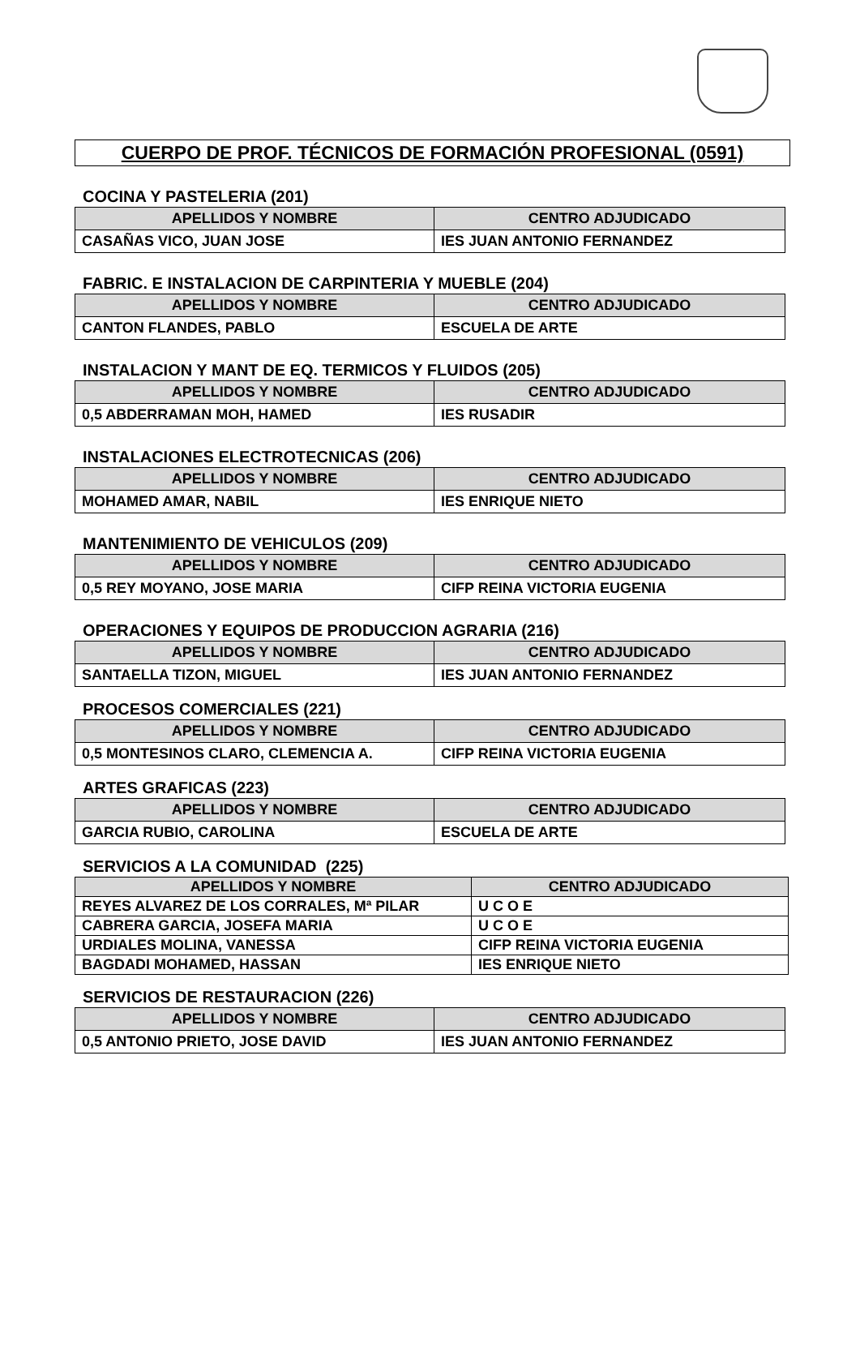CUERPO DE PROF. TÉCNICOS DE FORMACIÓN PROFESIONAL (0591)
COCINA Y PASTELERIA (201)
| APELLIDOS Y NOMBRE | CENTRO ADJUDICADO |
| --- | --- |
| CASAÑAS VICO, JUAN JOSE | IES JUAN ANTONIO FERNANDEZ |
FABRIC. E INSTALACION DE CARPINTERIA Y MUEBLE (204)
| APELLIDOS Y NOMBRE | CENTRO ADJUDICADO |
| --- | --- |
| CANTON FLANDES, PABLO | ESCUELA DE ARTE |
INSTALACION Y MANT DE EQ. TERMICOS Y FLUIDOS (205)
| APELLIDOS Y NOMBRE | CENTRO ADJUDICADO |
| --- | --- |
| 0,5 ABDERRAMAN MOH, HAMED | IES RUSADIR |
INSTALACIONES ELECTROTECNICAS (206)
| APELLIDOS Y NOMBRE | CENTRO ADJUDICADO |
| --- | --- |
| MOHAMED AMAR, NABIL | IES ENRIQUE NIETO |
MANTENIMIENTO DE VEHICULOS (209)
| APELLIDOS Y NOMBRE | CENTRO ADJUDICADO |
| --- | --- |
| 0,5 REY MOYANO, JOSE MARIA | CIFP REINA VICTORIA EUGENIA |
OPERACIONES Y EQUIPOS DE PRODUCCION AGRARIA (216)
| APELLIDOS Y NOMBRE | CENTRO ADJUDICADO |
| --- | --- |
| SANTAELLA TIZON, MIGUEL | IES JUAN ANTONIO FERNANDEZ |
PROCESOS COMERCIALES (221)
| APELLIDOS Y NOMBRE | CENTRO ADJUDICADO |
| --- | --- |
| 0,5 MONTESINOS CLARO, CLEMENCIA A. | CIFP REINA VICTORIA EUGENIA |
ARTES GRAFICAS (223)
| APELLIDOS Y NOMBRE | CENTRO ADJUDICADO |
| --- | --- |
| GARCIA RUBIO, CAROLINA | ESCUELA DE ARTE |
SERVICIOS A LA COMUNIDAD (225)
| APELLIDOS Y NOMBRE | CENTRO ADJUDICADO |
| --- | --- |
| REYES ALVAREZ DE LOS CORRALES, Mª PILAR | U C O E |
| CABRERA GARCIA, JOSEFA MARIA | U C O E |
| URDIALES MOLINA, VANESSA | CIFP REINA VICTORIA EUGENIA |
| BAGDADI MOHAMED, HASSAN | IES ENRIQUE NIETO |
SERVICIOS DE RESTAURACION (226)
| APELLIDOS Y NOMBRE | CENTRO ADJUDICADO |
| --- | --- |
| 0,5 ANTONIO PRIETO, JOSE DAVID | IES JUAN ANTONIO FERNANDEZ |